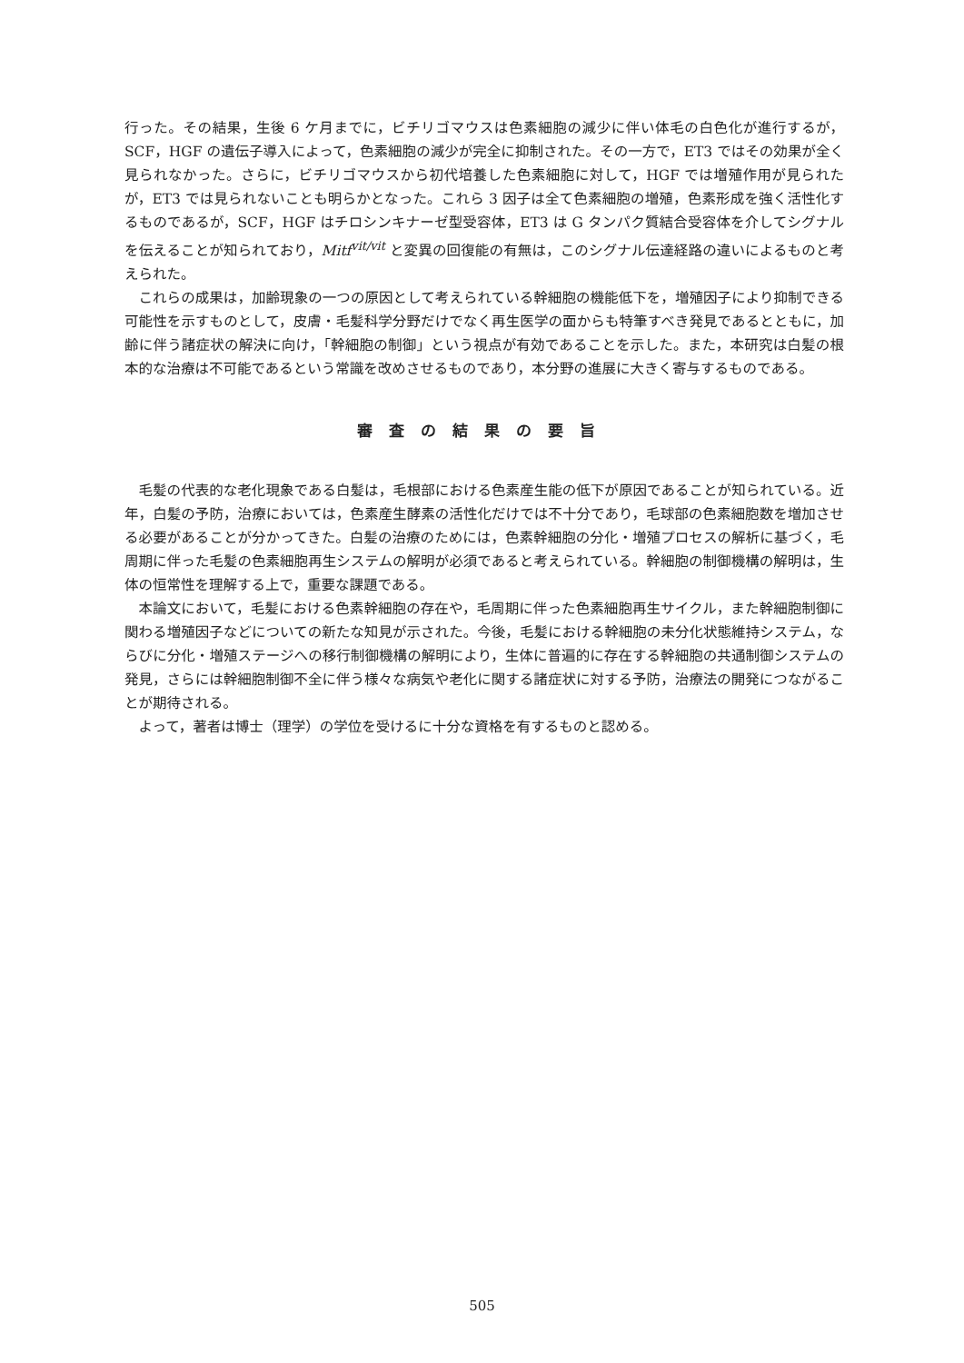行った。その結果，生後 6 ケ月までに，ビチリゴマウスは色素細胞の減少に伴い体毛の白色化が進行するが，SCF，HGF の遺伝子導入によって，色素細胞の減少が完全に抑制された。その一方で，ET3 ではその効果が全く見られなかった。さらに，ビチリゴマウスから初代培養した色素細胞に対して，HGF では増殖作用が見られたが，ET3 では見られないことも明らかとなった。これら 3 因子は全て色素細胞の増殖，色素形成を強く活性化するものであるが，SCF，HGF はチロシンキナーゼ型受容体，ET3 は G タンパク質結合受容体を介してシグナルを伝えることが知られており，Mitf<sup>vit/vit</sup> と変異の回復能の有無は，このシグナル伝達経路の違いによるものと考えられた。
これらの成果は，加齢現象の一つの原因として考えられている幹細胞の機能低下を，増殖因子により抑制できる可能性を示すものとして，皮膚・毛髪科学分野だけでなく再生医学の面からも特筆すべき発見であるとともに，加齢に伴う諸症状の解決に向け，「幹細胞の制御」という視点が有効であることを示した。また，本研究は白髪の根本的な治療は不可能であるという常識を改めさせるものであり，本分野の進展に大きく寄与するものである。
審査の結果の要旨
毛髪の代表的な老化現象である白髪は，毛根部における色素産生能の低下が原因であることが知られている。近年，白髪の予防，治療においては，色素産生酵素の活性化だけでは不十分であり，毛球部の色素細胞数を増加させる必要があることが分かってきた。白髪の治療のためには，色素幹細胞の分化・増殖プロセスの解析に基づく，毛周期に伴った毛髪の色素細胞再生システムの解明が必須であると考えられている。幹細胞の制御機構の解明は，生体の恒常性を理解する上で，重要な課題である。
本論文において，毛髪における色素幹細胞の存在や，毛周期に伴った色素細胞再生サイクル，また幹細胞制御に関わる増殖因子などについての新たな知見が示された。今後，毛髪における幹細胞の未分化状態維持システム，ならびに分化・増殖ステージへの移行制御機構の解明により，生体に普遍的に存在する幹細胞の共通制御システムの発見，さらには幹細胞制御不全に伴う様々な病気や老化に関する諸症状に対する予防，治療法の開発につながることが期待される。
よって，著者は博士（理学）の学位を受けるに十分な資格を有するものと認める。
505